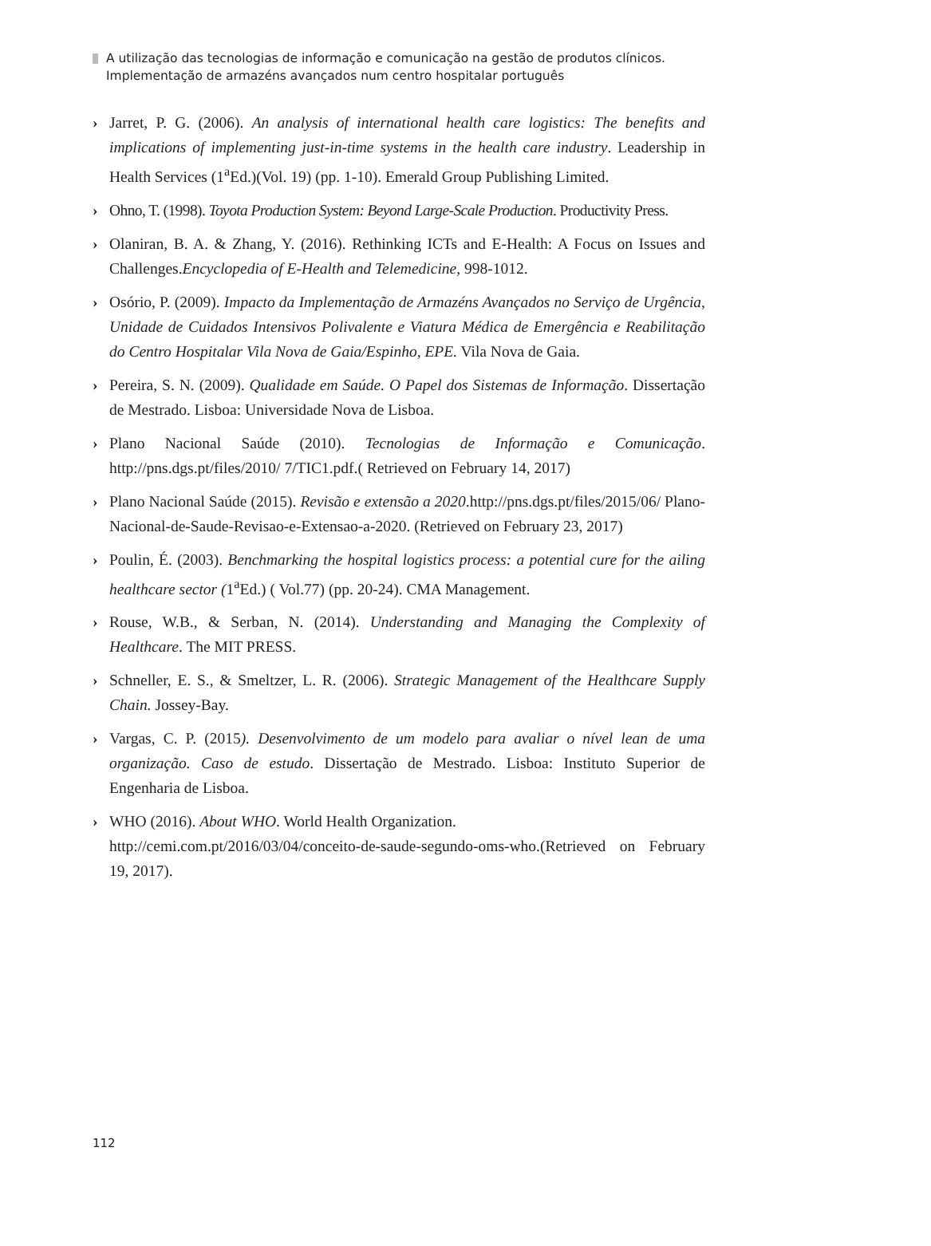A utilização das tecnologias de informação e comunicação na gestão de produtos clínicos.
Implementação de armazéns avançados num centro hospitalar português
› Jarret, P. G. (2006). An analysis of international health care logistics: The benefits and implications of implementing just-in-time systems in the health care industry. Leadership in Health Services (1<sup>a</sup>Ed.)(Vol. 19) (pp. 1-10). Emerald Group Publishing Limited.
› Ohno, T. (1998). Toyota Production System: Beyond Large-Scale Production. Productivity Press.
› Olaniran, B. A. & Zhang, Y. (2016). Rethinking ICTs and E-Health: A Focus on Issues and Challenges.Encyclopedia of E-Health and Telemedicine, 998-1012.
› Osório, P. (2009). Impacto da Implementação de Armazéns Avançados no Serviço de Urgência, Unidade de Cuidados Intensivos Polivalente e Viatura Médica de Emergência e Reabilitação do Centro Hospitalar Vila Nova de Gaia/Espinho, EPE. Vila Nova de Gaia.
› Pereira, S. N. (2009). Qualidade em Saúde. O Papel dos Sistemas de Informação. Dissertação de Mestrado. Lisboa: Universidade Nova de Lisboa.
› Plano Nacional Saúde (2010). Tecnologias de Informação e Comunicação. http://pns.dgs.pt/files/2010/ 7/TIC1.pdf.( Retrieved on February 14, 2017)
› Plano Nacional Saúde (2015). Revisão e extensão a 2020.http://pns.dgs.pt/files/2015/06/ Plano-Nacional-de-Saude-Revisao-e-Extensao-a-2020. (Retrieved on February 23, 2017)
› Poulin, É. (2003). Benchmarking the hospital logistics process: a potential cure for the ailing healthcare sector (1<sup>a</sup>Ed.) ( Vol.77) (pp. 20-24). CMA Management.
› Rouse, W.B., & Serban, N. (2014). Understanding and Managing the Complexity of Healthcare. The MIT PRESS.
› Schneller, E. S., & Smeltzer, L. R. (2006). Strategic Management of the Healthcare Supply Chain. Jossey-Bay.
› Vargas, C. P. (2015). Desenvolvimento de um modelo para avaliar o nível lean de uma organização. Caso de estudo. Dissertação de Mestrado. Lisboa: Instituto Superior de Engenharia de Lisboa.
› WHO (2016). About WHO. World Health Organization.
http://cemi.com.pt/2016/03/04/conceito-de-saude-segundo-oms-who.(Retrieved on February 19, 2017).
112